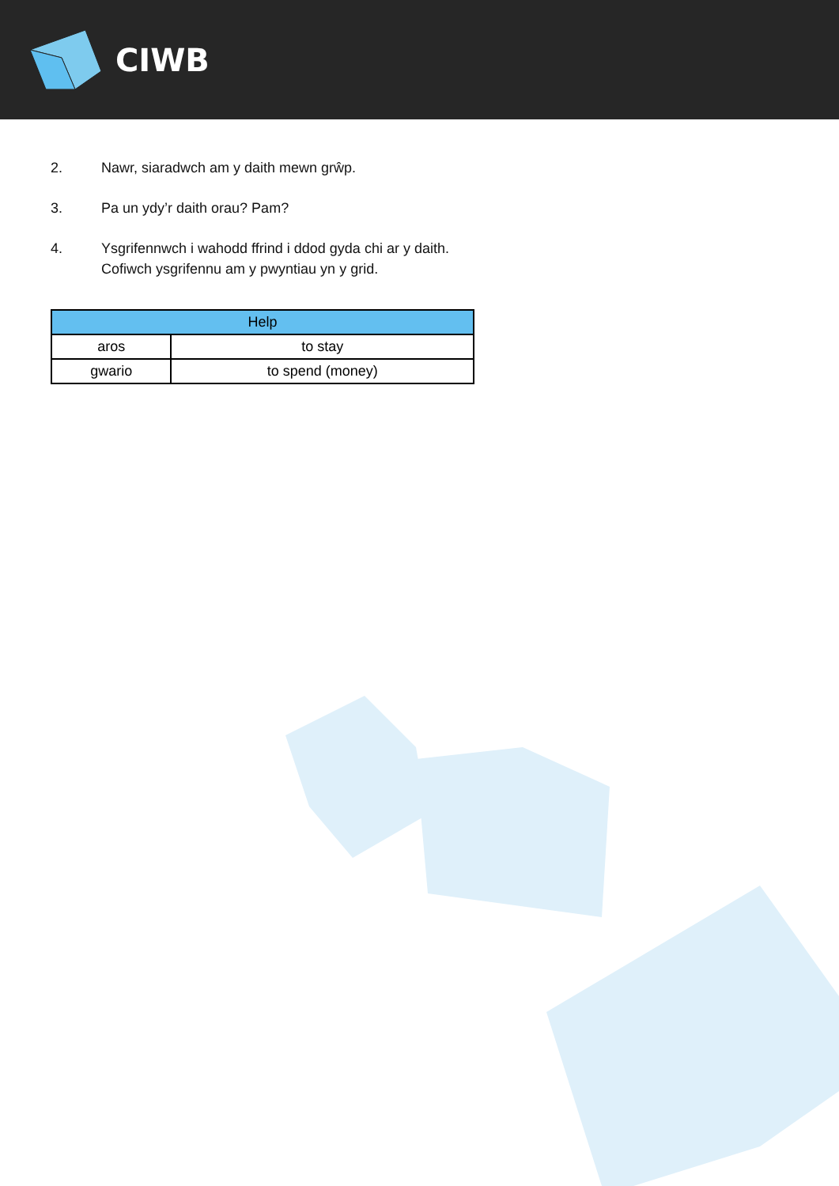CIWB
2. Nawr, siaradwch am y daith mewn grŵp.
3. Pa un ydy’r daith orau? Pam?
4. Ysgrifennwch i wahodd ffrind i ddod gyda chi ar y daith.
Cofiwch ysgrifennu am y pwyntiau yn y grid.
| Help | |
| --- | --- |
| aros | to stay |
| gwario | to spend (money) |